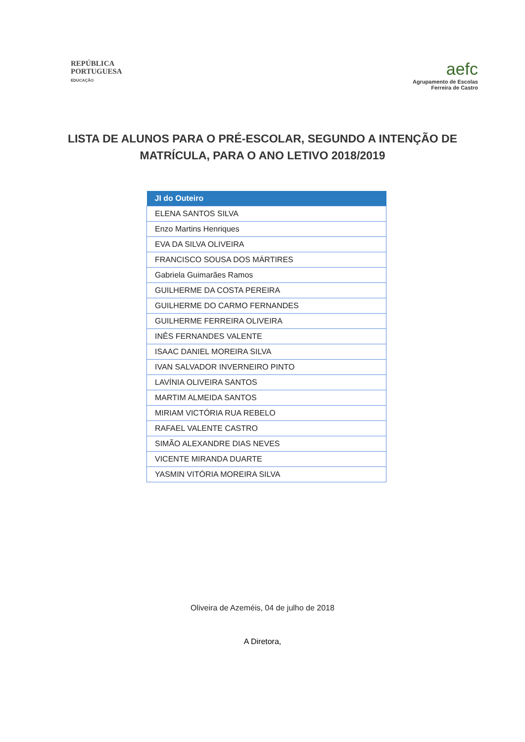REPÚBLICA
PORTUGUESA
EDUCAÇÃO
aefc
Agrupamento de Escolas
Ferreira de Castro
LISTA DE ALUNOS PARA O PRÉ-ESCOLAR, SEGUNDO A INTENÇÃO DE MATRÍCULA, PARA O ANO LETIVO 2018/2019
| JI do Outeiro |
| --- |
| ELENA SANTOS SILVA |
| Enzo Martins Henriques |
| EVA DA SILVA OLIVEIRA |
| FRANCISCO SOUSA DOS MÁRTIRES |
| Gabriela Guimarães Ramos |
| GUILHERME DA COSTA PEREIRA |
| GUILHERME DO CARMO FERNANDES |
| GUILHERME FERREIRA OLIVEIRA |
| INÊS FERNANDES VALENTE |
| ISAAC DANIEL MOREIRA SILVA |
| IVAN SALVADOR INVERNEIRO PINTO |
| LAVÍNIA OLIVEIRA SANTOS |
| MARTIM ALMEIDA SANTOS |
| MIRIAM VICTÓRIA RUA REBELO |
| RAFAEL VALENTE CASTRO |
| SIMÃO ALEXANDRE DIAS NEVES |
| VICENTE MIRANDA DUARTE |
| YASMIN VITÓRIA MOREIRA SILVA |
Oliveira de Azeméis, 04 de julho de 2018
A Diretora,